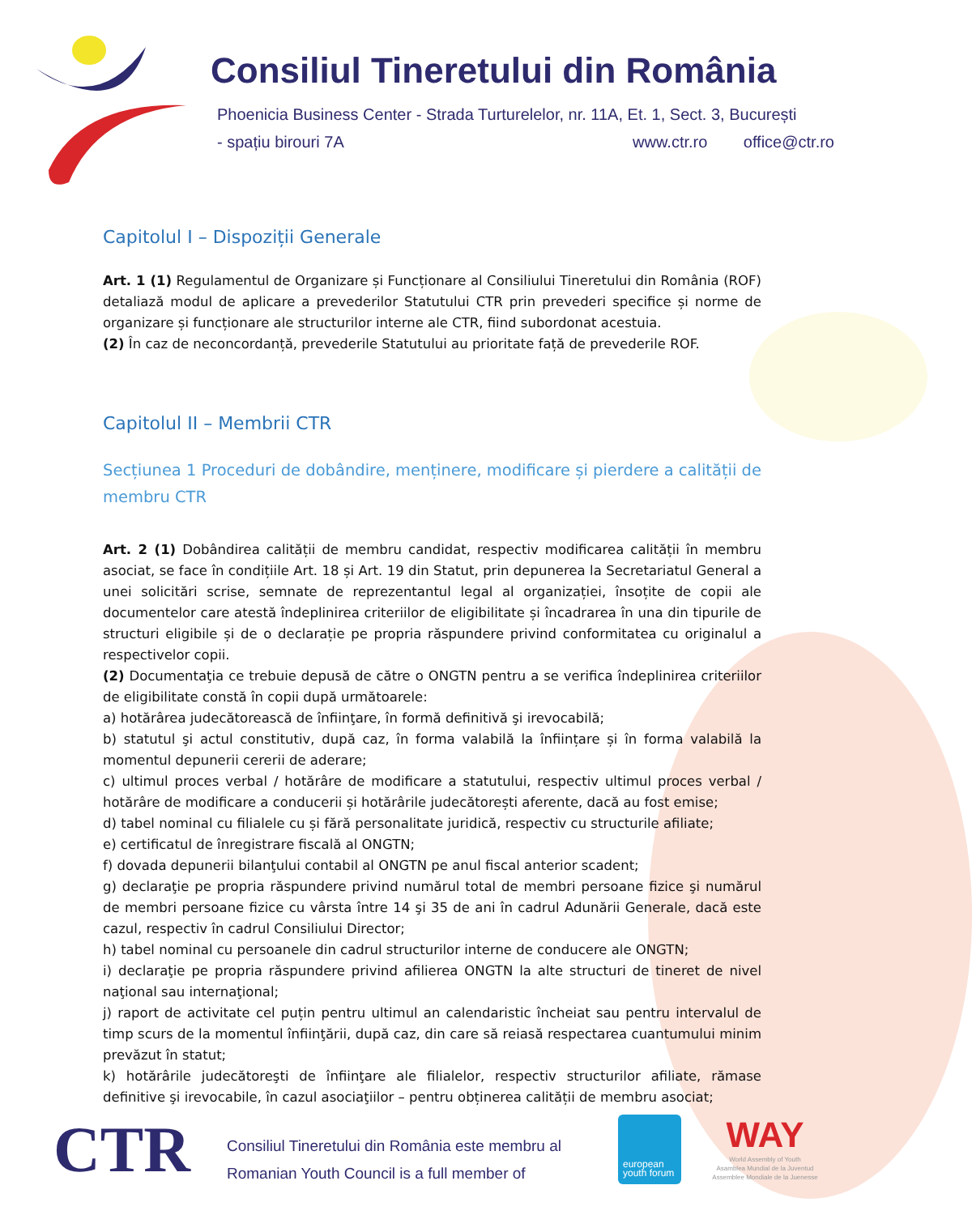Consiliul Tineretului din România
Phoenicia Business Center - Strada Turturelelor, nr. 11A, Et. 1, Sect. 3, București
- spațiu birouri 7A www.ctr.ro office@ctr.ro
Capitolul I – Dispoziții Generale
Art. 1 (1) Regulamentul de Organizare și Funcționare al Consiliului Tineretului din România (ROF) detaliază modul de aplicare a prevederilor Statutului CTR prin prevederi specifice și norme de organizare și funcționare ale structurilor interne ale CTR, fiind subordonat acestuia.
(2) În caz de neconcordanță, prevederile Statutului au prioritate față de prevederile ROF.
Capitolul II – Membrii CTR
Secțiunea 1 Proceduri de dobândire, menținere, modificare și pierdere a calității de membru CTR
Art. 2 (1) Dobândirea calității de membru candidat, respectiv modificarea calității în membru asociat, se face în condițiile Art. 18 și Art. 19 din Statut, prin depunerea la Secretariatul General a unei solicitări scrise, semnate de reprezentantul legal al organizației, însoțite de copii ale documentelor care atestă îndeplinirea criteriilor de eligibilitate și încadrarea în una din tipurile de structuri eligibile și de o declarație pe propria răspundere privind conformitatea cu originalul a respectivelor copii.
(2) Documentaţia ce trebuie depusă de către o ONGTN pentru a se verifica îndeplinirea criteriilor de eligibilitate constă în copii după următoarele:
a) hotărârea judecătorească de înfiinţare, în formă definitivă şi irevocabilă;
b) statutul şi actul constitutiv, după caz, în forma valabilă la înființare și în forma valabilă la momentul depunerii cererii de aderare;
c) ultimul proces verbal / hotărâre de modificare a statutului, respectiv ultimul proces verbal / hotărâre de modificare a conducerii și hotărârile judecătorești aferente, dacă au fost emise;
d) tabel nominal cu filialele cu și fără personalitate juridică, respectiv cu structurile afiliate;
e) certificatul de înregistrare fiscală al ONGTN;
f) dovada depunerii bilanţului contabil al ONGTN pe anul fiscal anterior scadent;
g) declaraţie pe propria răspundere privind numărul total de membri persoane fizice şi numărul de membri persoane fizice cu vârsta între 14 şi 35 de ani în cadrul Adunării Generale, dacă este cazul, respectiv în cadrul Consiliului Director;
h) tabel nominal cu persoanele din cadrul structurilor interne de conducere ale ONGTN;
i) declaraţie pe propria răspundere privind afilierea ONGTN la alte structuri de tineret de nivel naţional sau internaţional;
j) raport de activitate cel puțin pentru ultimul an calendaristic încheiat sau pentru intervalul de timp scurs de la momentul înfiinţării, după caz, din care să reiasă respectarea cuantumului minim prevăzut în statut;
k) hotărârile judecătoreşti de înfiinţare ale filialelor, respectiv structurilor afiliate, rămase definitive şi irevocabile, în cazul asociaţiilor – pentru obținerea calității de membru asociat;
CTR
Consiliul Tineretului din România este membru al
Romanian Youth Council is a full member of
european
youth forum
WAY
World Assembly of Youth
Asamblea Mundial de la Juventud
Assemblee Mondiale de la Juenesse